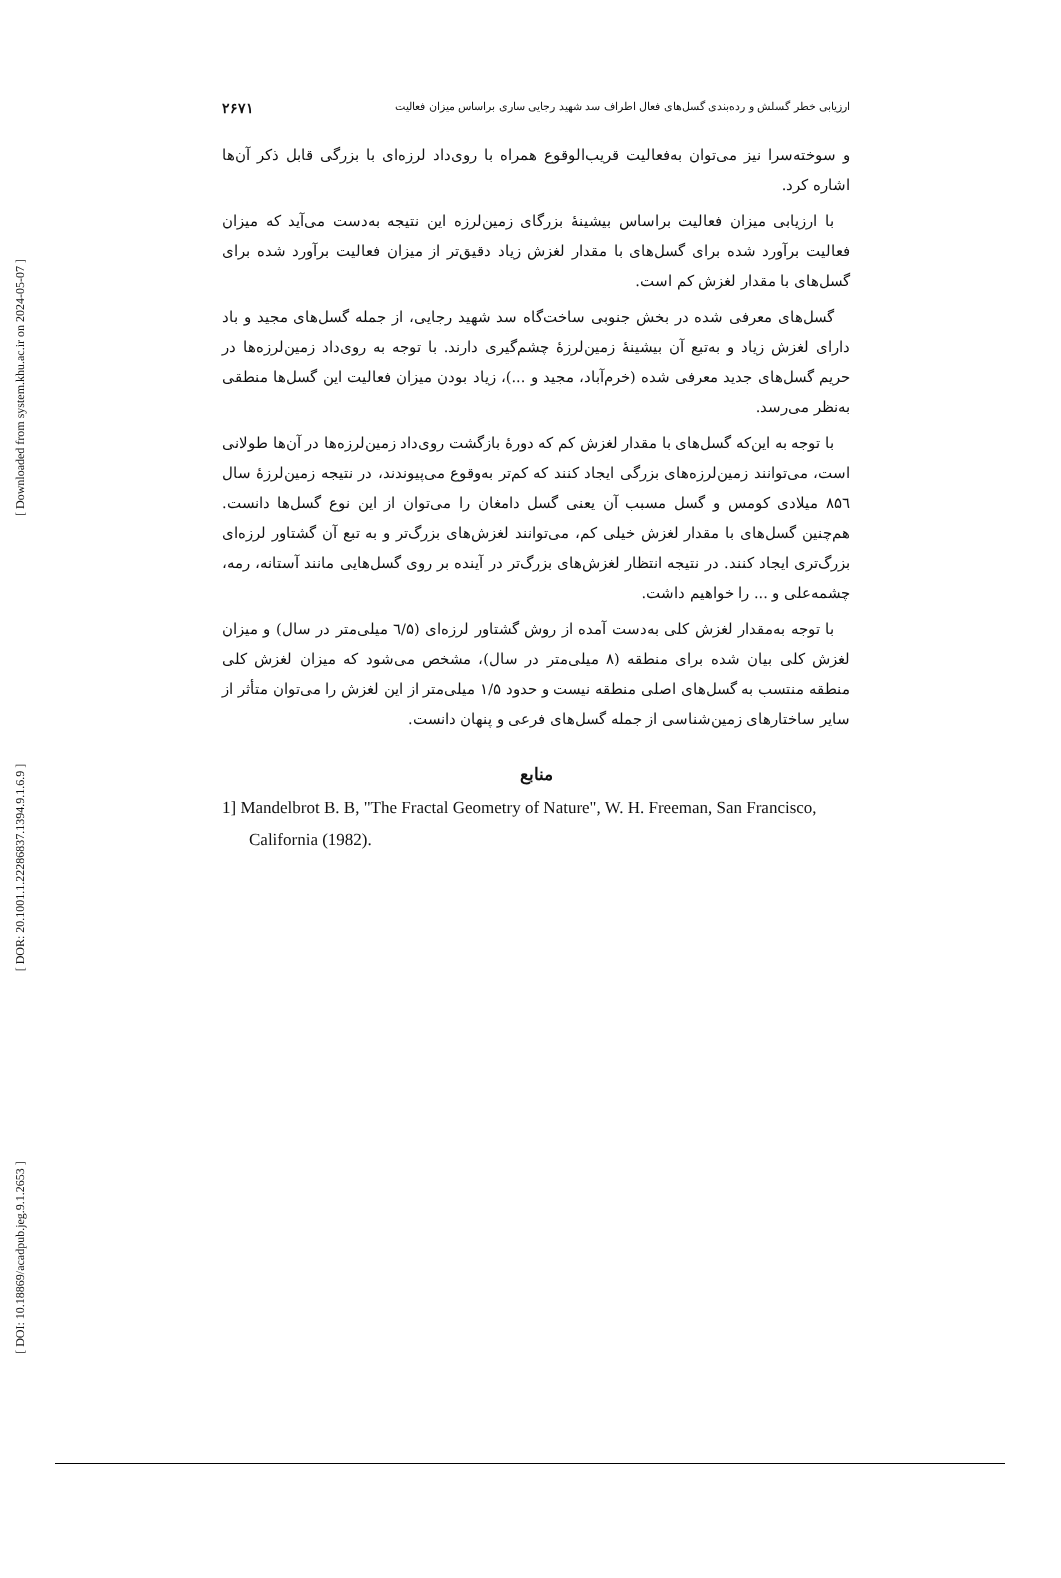[ Downloaded from system.khu.ac.ir on 2024-05-07 ]
[ DOR: 20.1001.1.22286837.1394.9.1.6.9 ]
[ DOI: 10.18869/acadpub.jeg.9.1.2653 ]
ارزیابی خطر گسلش و رده‌بندی گسل‌های فعال اطراف سد شهید رجایی ساری براساس میزان فعالیت ۲۶۷۱
و سوخته‌سرا نیز می‌توان به‌فعالیت قریب‌الوقوع همراه با روی‌داد لرزه‌ای با بزرگی قابل ذکر آن‌ها اشاره کرد.
با ارزیابی میزان فعالیت براساس بیشینهٔ بزرگای زمین‌لرزه این نتیجه به‌دست می‌آید که میزان فعالیت برآورد شده برای گسل‌های با مقدار لغزش زیاد دقیق‌تر از میزان فعالیت برآورد شده برای گسل‌های با مقدار لغزش کم است.
گسل‌های معرفی شده در بخش جنوبی ساخت‌گاه سد شهید رجایی، از جمله گسل‌های مجید و باد دارای لغزش زیاد و به‌تبع آن بیشینهٔ زمین‌لرزهٔ چشم‌گیری دارند. با توجه به روی‌داد زمین‌لرزه‌ها در حریم گسل‌های جدید معرفی شده (خرم‌آباد، مجید و ...)، زیاد بودن میزان فعالیت این گسل‌ها منطقی به‌نظر می‌رسد.
با توجه به این‌که گسل‌های با مقدار لغزش کم که دورهٔ بازگشت روی‌داد زمین‌لرزه‌ها در آن‌ها طولانی است، می‌توانند زمین‌لرزه‌های بزرگی ایجاد کنند که کم‌تر به‌وقوع می‌پیوندند، در نتیجه زمین‌لرزهٔ سال ۸۵٦ میلادی کومس و گسل مسبب آن یعنی گسل دامغان را می‌توان از این نوع گسل‌ها دانست. هم‌چنین گسل‌های با مقدار لغزش خیلی کم، می‌توانند لغزش‌های بزرگ‌تر و به تبع آن گشتاور لرزه‌ای بزرگ‌تری ایجاد کنند. در نتیجه انتظار لغزش‌های بزرگ‌تر در آینده بر روی گسل‌هایی مانند آستانه، رمه، چشمه‌علی و ... را خواهیم داشت.
با توجه به‌مقدار لغزش کلی به‌دست آمده از روش گشتاور لرزه‌ای (٦/۵ میلی‌متر در سال) و میزان لغزش کلی بیان شده برای منطقه (۸ میلی‌متر در سال)، مشخص می‌شود که میزان لغزش کلی منطقه منتسب به گسل‌های اصلی منطقه نیست و حدود ۱/۵ میلی‌متر از این لغزش را می‌توان متأثر از سایر ساختارهای زمین‌شناسی از جمله گسل‌های فرعی و پنهان دانست.
منابع
1] Mandelbrot B. B, "The Fractal Geometry of Nature", W. H. Freeman, San Francisco, California (1982).